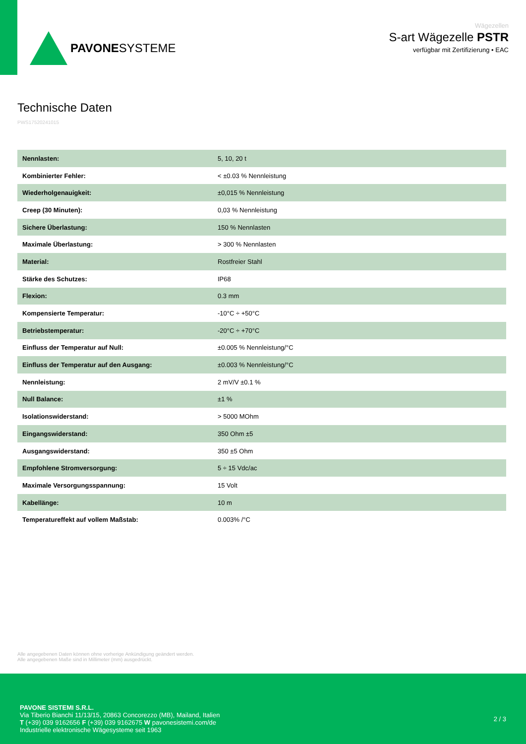PAVONESYSTEME
Wägezellen
S-art Wägezelle PSTR
verfügbar mit Zertifizierung • EAC
Technische Daten
PWS17520241015
| Nennlasten: | 5, 10, 20 t |
| Kombinierter Fehler: | < ±0.03 % Nennleistung |
| Wiederholgenauigkeit: | ±0,015 % Nennleistung |
| Creep (30 Minuten): | 0,03 % Nennleistung |
| Sichere Überlastung: | 150 % Nennlasten |
| Maximale Überlastung: | > 300 % Nennlasten |
| Material: | Rostfreier Stahl |
| Stärke des Schutzes: | IP68 |
| Flexion: | 0.3 mm |
| Kompensierte Temperatur: | -10°C ÷ +50°C |
| Betriebstemperatur: | -20°C ÷ +70°C |
| Einfluss der Temperatur auf Null: | ±0.005 % Nennleistung/°C |
| Einfluss der Temperatur auf den Ausgang: | ±0.003 % Nennleistung/°C |
| Nennleistung: | 2 mV/V ±0.1 % |
| Null Balance: | ±1 % |
| Isolationswiderstand: | > 5000 MOhm |
| Eingangswiderstand: | 350 Ohm ±5 |
| Ausgangswiderstand: | 350 ±5 Ohm |
| Empfohlene Stromversorgung: | 5 ÷ 15 Vdc/ac |
| Maximale Versorgungsspannung: | 15 Volt |
| Kabellänge: | 10 m |
| Temperatureffekt auf vollem Maßstab: | 0.003% /°C |
Alle angegebenen Daten können ohne vorherige Ankündigung geändert werden.
Alle angegebenen Maße sind in Millimeter (mm) ausgedrückt.
PAVONE SISTEMI S.R.L.
Via Tiberio Bianchi 11/13/15, 20863 Concorezzo (MB), Mailand, Italien
T (+39) 039 9162656 F (+39) 039 9162675 W pavonesistemi.com/de
Industrielle elektronische Wägesysteme seit 1963
2 / 3